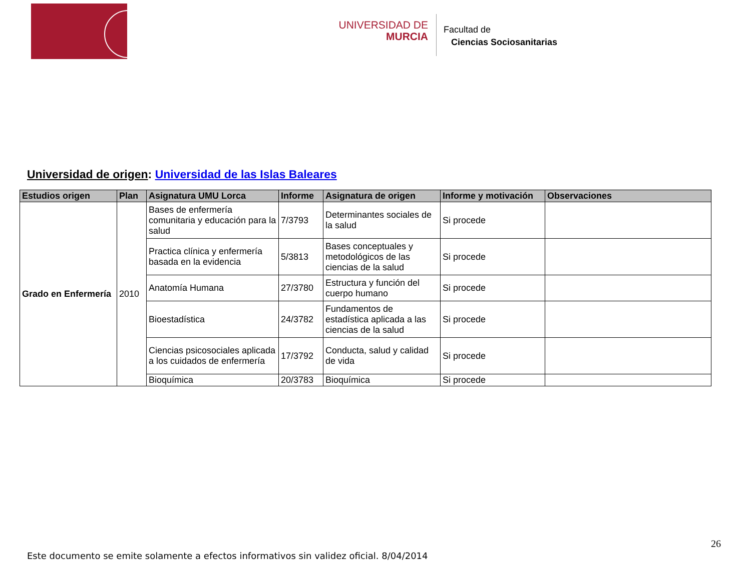UNIVERSIDAD DE
MURCIA
Facultad de
Ciencias Sociosanitarias
Universidad de origen: Universidad de las Islas Baleares
| Estudios origen | Plan | Asignatura UMU Lorca | Informe | Asignatura de origen | Informe y motivación | Observaciones |
| --- | --- | --- | --- | --- | --- | --- |
| Grado en Enfermería | 2010 | Bases de enfermería comunitaria y educación para la salud | 7/3793 | Determinantes sociales de la salud | Si procede | |
| | | Practica clínica y enfermería basada en la evidencia | 5/3813 | Bases conceptuales y metodológicos de las ciencias de la salud | Si procede | |
| | | Anatomía Humana | 27/3780 | Estructura y función del cuerpo humano | Si procede | |
| | | Bioestadística | 24/3782 | Fundamentos de estadística aplicada a las ciencias de la salud | Si procede | |
| | | Ciencias psicosociales aplicada a los cuidados de enfermería | 17/3792 | Conducta, salud y calidad de vida | Si procede | |
| | | Bioquímica | 20/3783 | Bioquímica | Si procede | |
26
Este documento se emite solamente a efectos informativos sin validez oficial. 8/04/2014